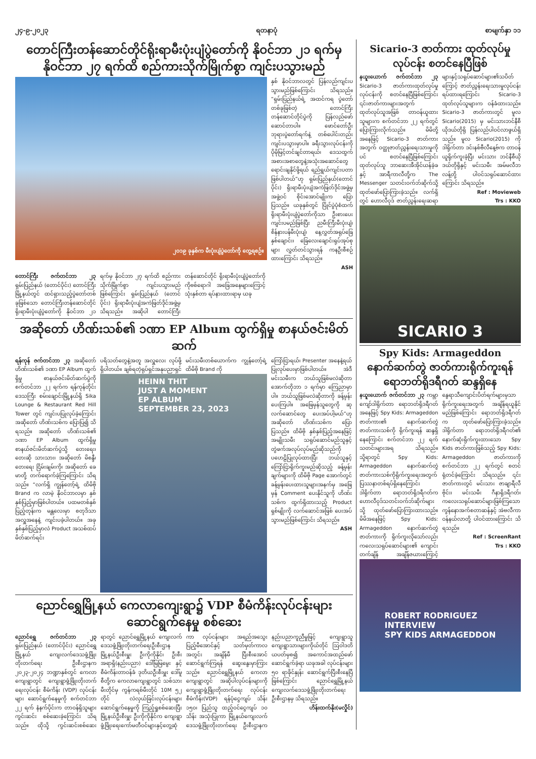၂၄-၉-၂၀၂၃ ရတနာပုံ စာမျက်နှာ ၁၁
တောင်ကြီးတန်ဆောင်တိုင်ရိုးရာမီးပုံးပျံပွဲတော်ကို နိုဝင်ဘာ ၂၁ ရက်မှ နိုဝင်ဘာ ၂၇ ရက်ထိ စည်ကားသိုက်မြိုက်စွာ ကျင်းပသွားမည်
၂၀၁၉ ခုနှစ်က မီးပုံးပျံပွဲတော်ကို တွေ့ရစဉ်။
နှစ် နိုဝင်ဘာလတွင် ပြန်လည်ကျင်းပသွားမည်ဖြစ်ကြောင်း သိရသည်။ “ရှမ်းပြည်နယ်ရဲ့ အထင်ကရ ပွဲတော်တစ်ခုဖြစ်တဲ့ တောင်ကြီးတန်ဆောင်တိုင်ပွဲကို ပြန်လည်ဖော်ဆောင်တာပါ။ ဖောင်တော်ဦးဘုရားပွဲတော်ရက်နဲ့ တစ်ပေါင်းတည်း ကျင်းပသွားမှာပါ။ ခရီးသွားလုပ်ငန်းကို ပိုမိုမြင့်တင်ချင်တာရယ်၊ ဒေသထွက်အစားအစာတွေနဲ့အသုံးအဆောင်တွေ ရောင်းချနိုင်ဖို့ရယ် ရည်ရွယ်ကျင်းပတာဖြစ်ပါတယ်”ဟု ရှမ်းပြည်နယ်(တောင်ပိုင်း) ရိုးရာမီးပုံးပျံအကဲဖြတ်ဒိုင်အဖွဲ့မှ အဖွဲ့ဝင် စိုင်းအောင်မျိုးက ပြောပြသည်။ ယခုနှစ်တွင် ပြိုင်ပွဲပုံစံထက် ရိုးရာမီးပုံးပျံပွဲတော်ကိုသာ ဦးစားပေးကျင်းပမည်ဖြစ်ပြီး ညမီးကြီးမီးပုံးပျံ၊ စိန်နားပန်မီးပုံးပျံ၊ နေ့လွှတ်အရုပ်ခြေနှစ်ချောင်း၊ ခြေလေးချောင်းရုပ်အုပ်စုများ လွှတ်တင်သွားရန် ကနဦးစီစဉ်ထားကြောင်း သိရသည်။
ASH
တောင်ကြီး ဇက်တင်ဘာ ၂၃ ရှမ်းပြည်နယ် (တောင်ပိုင်း) တောင်ကြီးမြို့နယ်တွင် ထင်ရှားသည့်ပွဲတော်တစ်ခုဖြစ်သော တောင်ကြီးတန်ဆောင်တိုင် ရိုးရာမီးပုံးပျံပွဲတော်ကို နိုဝင်ဘာ ၂၁ ရက်မှ နိုဝင်ဘာ ၂၇ ရက်ထိ စည်ကားသိုက်မြိုက်စွာ ကျင်းပသွားမည်ဖြစ်ကြောင်း ရှမ်းပြည်နယ် (တောင်ပိုင်း) ရိုးရာမီးပုံးပျံအကဲဖြတ်ဒိုင်အဖွဲ့မှ သိရသည်။ အဆိုပါ တောင်ကြီးတန်ဆောင်တိုင် ရိုးရာမီးပုံးပျံပွဲတော်ကို ကိုဗစ်ရောဂါ အခြေအနေများကြောင့် သုံးနှစ်တာ ရပ်နားထားရာမှ ယခု
အဆိုတော် ဟိဏ်းသစ်၏ ၁ဏာ EP Album ထွက်ရှိမှု စာနယ်ဇင်းမိတ်ဆက်
ရန်ကုန် ဇက်တင်ဘာ ၂၃ အဆိုတော် ဟိဏ်းသစ်၏ ၁ဏာ EP Album ထွက်ရှိမှု စာနယ်ဇင်းမိတ်ဆက်ပွဲကို စက်တင်ဘာ ၂၂ ရက်က ရန်ကုန်တိုင်းဒေသကြီး စမ်းချောင်းမြို့နယ်ရှိ Sika Lounge & Restaurant Red Hill Tower တွင် ကျင်းပပြုလုပ်ခဲ့ကြောင်း အဆိုတော် ဟိဏ်းသစ်က ပြောပြ၍ သိရသည်။ အဆိုတော် ဟိဏ်းသစ်၏ ၁ဏာ EP Album ထွက်ရှိမှု စာနယ်ဇင်းမိတ်ဆက်ပွဲသို့ တေးရေး၊ တေးဆို သားသား၊ အဆိုတော် မိစန္ဒီ၊ တေးရေး ငြိမ်းချမ်းကို၊ အဆိုတော် ခေမာတို့ တက်ရောက်ခဲ့ကြကြောင်း သိရသည်။ “လက်ရှိ ကျွန်တော့်ရဲ့ ထိမိဗို Brand က လာမဲ့ နိုဝင်ဘာလမှာ နှစ်နှစ်ပြည့်မှာဖြစ်ပါတယ်။ ပထမတစ်နှစ်ပြည့်တုန်းက မန္တလေးမှာ စတုဒိသာအလှူအနေနဲ့ ကျင်းပခဲ့ပါတယ်။ အခု နှစ်နှစ်ပြည့်မှာလဲ Product အသစ်ထပ်မိတ်ဆက်ရင်း
ပရိသတ်တွေနဲ့အတူ အလှူလေး လုပ်ဖို့ရှိပါတယ်။ ချစ်ရတဲ့ရုပ်ရှင်အနုပညာရှင် မင်းသမီးတစ်ယောက်က ကျွန်တော့်ရဲ့ ထိမိဗို Brand ကို
HEINN THIT
JUST A MOMENT
EP ALBUM
SEPTEMBER 23, 2023
ကြော်ငြာရယ်၊ Presenter အနေနဲ့ရယ် ပြုလုပ်ပေးမှာဖြစ်ပါတယ်။ အဲဒီမင်းသမီးက ဘယ်သူဖြစ်မလဲဆိုတာ အောက်တိုဘာ ၁ ရက်မှာ ကြေညာမှာပါ။ ဘယ်သူဖြစ်မလဲဆိုတာကို ခန့်မှန်းပေးကြပါ။ အဖြေမှန်သူတွေကို ဆုလက်ဆောင်တွေ ပေးအပ်ပါ့မယ်”ဟု အဆိုတော် ဟိဏ်းသစ်က ပြောပြသည်။ ထိမိဗို နှစ်နှစ်ပြည့်အနေဖြင့် အမျိုးသမီး သရုပ်ဆောင်မည်သူနှင့် တွဲဖက်အလုပ်လုပ်မည်ဆိုသည်ကို ပဟေဠိပြုလုပ်ထားပြီး ဘယ်သူနှင့် ကြော်ငြာရိုက်ကူးမည်ဆိုသည့် ခန့်မှန်းချက်များကို ထိမိဗို Page အောက်တွင် ခန့်မှန်းပေးထားသူများအနက်မှ အဖြေမှန် Comment ပေးနိုင်သူကို ဟိဏ်းသစ်က ထွက်ရှိထားသည့် Product ရှစ်မျိုးကို လက်ဆောင်အဖြစ် ပေးအပ်သွားမည်ဖြစ်ကြောင်း သိရသည်။
ASH
ညောင်ရွှေမြို့နယ် ကေလာကျေးရွာ၌ VDP စီမံကိန်းလုပ်ငန်းများဆောင်ရွက်နေမှု စစ်ဆေး
ညောင်ရွှေ ဇက်တင်ဘာ ၂၃ ရှမ်းပြည်နယ် (တောင်ပိုင်း) ညောင်ရွှေမြို့နယ် ကျေးလက်ဒေသဖွံ့ဖြိုးတိုးတက်ရေး ဦးစီးဌာနက ၂၀၂၃-၂၀၂၄ ဘဏ္ဍာနှစ်တွင် ကေလာကျေးရွာတွင် ကျေးရွာဖွံ့ဖြိုးတိုးတက်ရေးလုပ်ငန်း စီမံကိန်း (VDP) လုပ်ငန်းများ ဆောင်ရွက်နေမှုကို စက်တင်ဘာ ၂၂ ရက် နံနက်ပိုင်းက တာဝန်ရှိသူများ ကွင်းဆင်း စစ်ဆေးခဲ့ကြောင်း သိရသည်။ ထိုသို့ ကွင်းဆင်းစစ်ဆေးရာတွင် ညောင်ရွှေမြို့နယ် ကျေးလက်ဒေသဖွံ့ဖြိုးတိုးတက်ရေးဦးစီးဌာန မြို့နယ်ဦးစီးမှူး ဦးကိုကိုနိုင်၊ ဦးစီးအရာရှိ(နည်းပညာ) ဒေါ်မြမြမွေး နှင့် စီမံကိန်းတာဝန်ခံ ဒုတိယဦးစီးမှူး ဒေါ်မူစီတို့က ကေလာကျေးရွာတွင် သစ်သားမီးတိုင်မှ ကွန်ကရစ်မီးတိုင် 10M ၅၂ တိုင် လဲလှယ်ခြင်းလုပ်ငန်းများ ဆောင်ရွက်နေမှုကို ကြည့်ရှုစစ်ဆေးပြီး မြို့နယ်ဦးစီးမှူး ဦးကိုကိုနိုင်က ကျေးရွာဖွံ့ဖြိုးရေးကော်မတီဝင်များနှင့်တွေ့ဆုံကာ လုပ်ငန်းများ အရည်အသွေး ပြည့်မီအောင်နှင့် သတ်မှတ်ကာလအတွင်း အချိန်မီ ပြီးစီးအောင် ဆောင်ရွက်ကြရန် ဆွေးနွေးမှာကြားသည်။ ညောင်ရွှေမြို့နယ် ကေလာကျေးရွာတွင် အဆိုပါလုပ်ငန်းများကို ကျေးရွာဖွံ့ဖြိုးတိုးတက်ရေး လုပ်ငန်းစီမံကိန်း(VDP) ရန်ပုံငွေကျပ် သိန်း ၁၅၀၊ ပြည်သူ ထည့်ဝင်ငွေကျပ် ၁၀ သိန်း အသုံးပြုကာ မြို့နယ်ကျေးလက်ဒေသဖွံ့ဖြိုးတိုးတက်ရေး ဦးစီးဌာနက နည်းပညာကူညီမှုဖြင့် ကျေးရွာသူ ကျေးရွာသားများကိုယ်တိုင် ဩဝါဒတိယပတ်မှစ၍ အကောင်အထည်ဖော်ဆောင်ရွက်ခဲ့ရာ ယခုအခါ လုပ်ငန်းများ ၅၀ ရာခိုင်နှုန်း ဆောင်ရွက်ပြီးစီးနေပြီဖြစ်ကြောင်း ညောင်ရွှေမြို့နယ် ကျေးလက်ဒေသဖွံ့ဖြိုးတိုးတက်ရေး ဦးစီးဌာနမှ သိရသည်။
ဟိန်းထက်နိုး(မလှိုင်)
Sicario-3 ဇာတ်ကား ထုတ်လုပ်မှုလုပ်ငန်း စတင်နေပြီဖြစ်
နယူးယောက် ဇက်တင်ဘာ ၂၃ Sicario-3 ဇာတ်ကားထုတ်လုပ်မှုလုပ်ငန်းကို စတင်နေပြီဖြစ်ကြောင်း ၎င်းဇာတ်ကားများအတွက် ထုတ်လုပ်သူအဖြစ် တာဝန်ယူထားသူများက စက်တင်ဘာ ၂၂ ရက်တွင် ပြောကြားလိုက်သည်။ မိမိတို့အနေဖြင့် Sicario-3 ဇာတ်ကားအတွက် ဝတ္ထုဇာတ်ညွှန်းရေးသားမှုကိုပင် စတင်နေပြီဖြစ်ကြောင်း ထုတ်လုပ်သူ ဘာဆေးအီအိုင်ယန်ခဲ့ခနှင့် အာရီကာလီတို့က The Messenger သတင်းဝက်ဘ်ဆိုက်သို့ ထုတ်ဖော်ပြောကြားခဲ့သည်။ လက်ရှိတွင် ဟောလီဝုဒ် ဇာတ်ညွှန်းရေးဆရာများနှင့်သရုပ်ဆောင်များ၏သပိတ်ကြောင့် ဇာတ်ညွှန်းရေးသားမှုလုပ်ငန်းရပ်ထားရကြောင်း Sicario-3 ထုတ်လုပ်သူများက ဝန်ခံထားသည်။ Sicario-3 ဇာတ်ကားတွင် မူလ Sicario(2015) မှ မင်းသားဘင်နီစီယိုဒယ်တိုရို ပြန်လည်ပါဝင်လာဖွယ်ရှိသည်။ မူလ Sicario(2015) ကို ဒါရိုက်တာ ဒင်းနစ်ဗီလီနေ့ဗ်က တာဝန်ယူရိုက်ကူးခဲ့ပြီး မင်းသား ဘင်နီစီယိုဒယ်တိုရိုနှင့် မင်းသမီး အမ်မလီဘလန့်တို့ ပါဝင်သရုပ်ဆောင်ထားကြောင်း သိရသည်။
Ref : Movieweb
Trs : KKO
SICARIO 3
Spy Kids: Armageddon နောက်ဆက်တွဲ ဇာတ်ကားရိုက်ကူးရန် ရောဘတ်ရိုဒရီဂတ် ဆန္ဒရှိနေ
နယူးယောက် ဇက်တင်ဘာ ၂၃ ကမ္ဘာကျော်ဒါရိုက်တာ ရောဘတ်ရိုဒရီဂတ်အနေဖြင့် Spy Kids: Armageddon ဇာတ်ကား၏ နောက်ဆက်တွဲ ဇာတ်ကားသစ်ကို ရိုက်ကူးရန် ဆန္ဒရှိနေကြောင်း စက်တင်ဘာ ၂၂ ရက် သတင်းများအရ သိရသည်။ သို့ရာတွင် Spy Kids: Armageddon နောက်ဆက်တွဲဇာတ်ကားသစ်ကိုရိုက်ကူးရေးအတွက် ပြဿနာတစ်ရပ်ရှိနေကြောင်း ဒါရိုက်တာ ရောဘတ်ရိုဒရီဂတ်က ဟောလီဝုဒ်သတင်းဝက်ဘ်ဆိုက်များသို့ ထုတ်ဖော်ပြောကြားထားသည်။ မိမိအနေဖြင့် Spy Kids: Armageddon နောက်ဆက်တွဲဇာတ်ကားကို ရိုက်ကူးလိုသော်လည်း ကလေးသရုပ်ဆောင်များ၏ ကျောင်းတက်ချိန် အချိန်ဇယားကြောင့် နွေရာသီကျောင်းပိတ်ရက်များမှသာ ရိုက်ကူးရေးအတွက် အချိန်ရယူနိုင်မည်ဖြစ်ကြောင်း ရောဘတ်ရိုဒရီဂတ်က ထုတ်ဖော်ပြောကြားခဲ့သည်။ ဒါရိုက်တာ ရောဘတ်ရိုဒရီဂတ်၏ နောက်ဆုံးရိုက်ကူးထားသော Spy Kids ဇာတ်ကားဖြစ်သည့် Spy Kids: Armageddon ဇာတ်ကားကို စက်တင်ဘာ ၂၂ ရက်တွင် စတင်ရုံတင်ခဲ့ကြောင်း သိရသည်။ ၎င်းဇာတ်ကားတွင် မင်းသား ဇာချာရီလီဗိုင်း၊ မင်းသမီး ဂီနာရိုဒရီဂတ်၊ ကလေးသရုပ်ဆောင်များဖြစ်ကြသော ကွန်နောအက်စတာဆန်နှင့် အဲဗလီကာဝန်နယ်လာတို့ ပါဝင်ထားကြောင်း သိရသည်။
Ref : ScreenRant
Trs : KKO
ROBERT RODRIGUEZ
INTERVIEW
SPY KIDS ARMAGEDDON